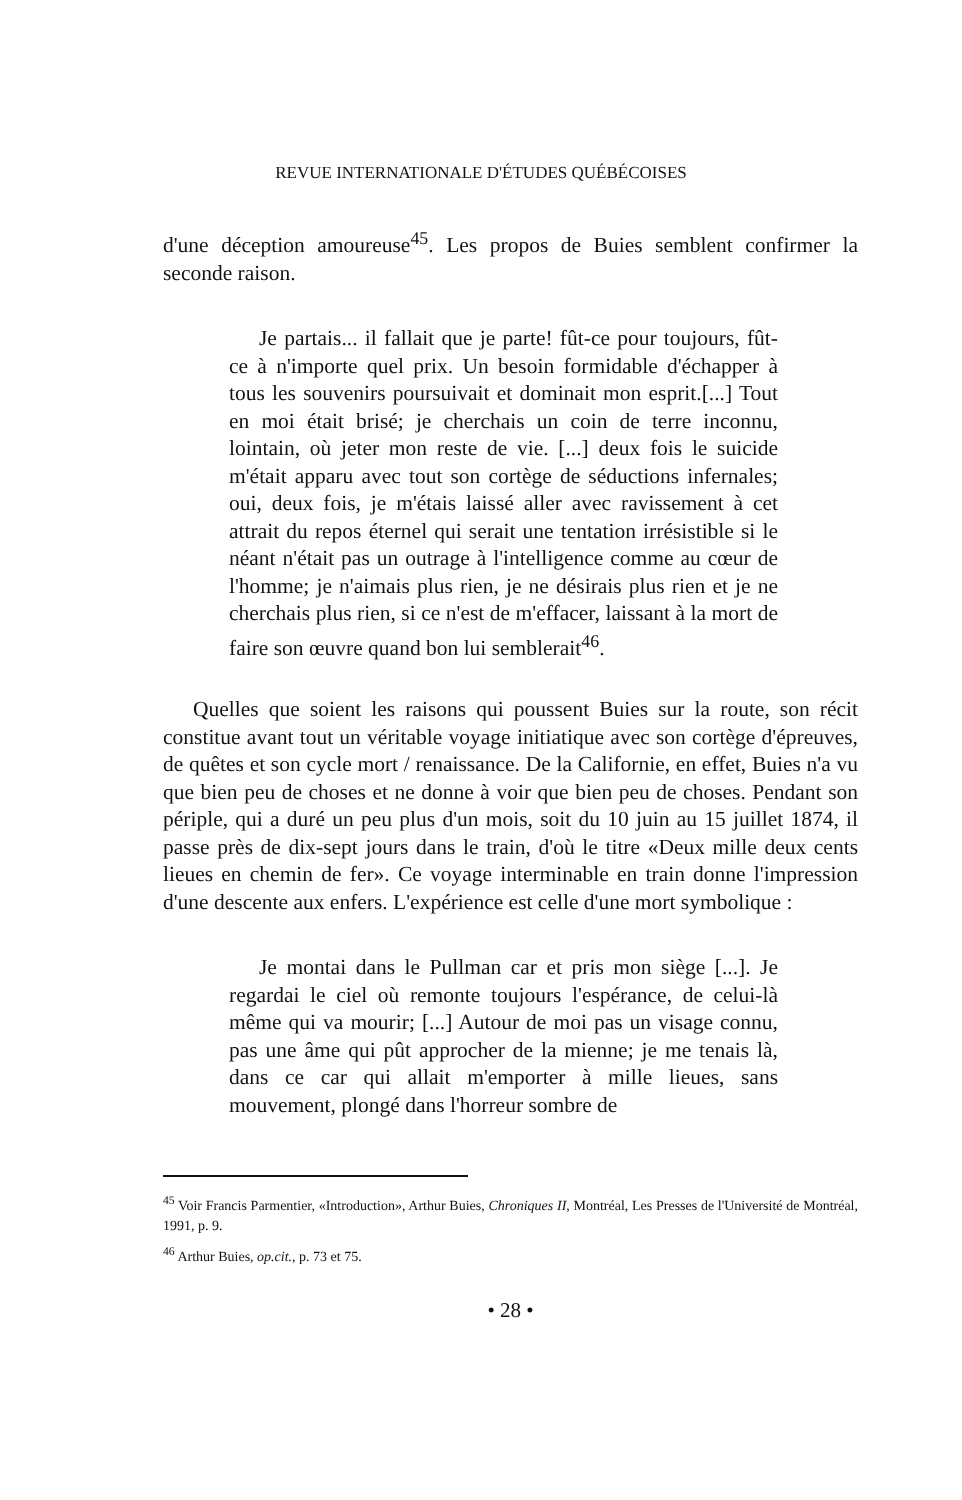REVUE INTERNATIONALE D'ÉTUDES QUÉBÉCOISES
d'une déception amoureuse<sup>45</sup>. Les propos de Buies semblent confirmer la seconde raison.
Je partais... il fallait que je parte! fût-ce pour toujours, fût-ce à n'importe quel prix. Un besoin formidable d'échapper à tous les souvenirs poursuivait et dominait mon esprit.[...] Tout en moi était brisé; je cherchais un coin de terre inconnu, lointain, où jeter mon reste de vie. [...] deux fois le suicide m'était apparu avec tout son cortège de séductions infernales; oui, deux fois, je m'étais laissé aller avec ravissement à cet attrait du repos éternel qui serait une tentation irrésistible si le néant n'était pas un outrage à l'intelligence comme au cœur de l'homme; je n'aimais plus rien, je ne désirais plus rien et je ne cherchais plus rien, si ce n'est de m'effacer, laissant à la mort de faire son œuvre quand bon lui semblerait<sup>46</sup>.
Quelles que soient les raisons qui poussent Buies sur la route, son récit constitue avant tout un véritable voyage initiatique avec son cortège d'épreuves, de quêtes et son cycle mort / renaissance. De la Californie, en effet, Buies n'a vu que bien peu de choses et ne donne à voir que bien peu de choses. Pendant son périple, qui a duré un peu plus d'un mois, soit du 10 juin au 15 juillet 1874, il passe près de dix-sept jours dans le train, d'où le titre «Deux mille deux cents lieues en chemin de fer». Ce voyage interminable en train donne l'impression d'une descente aux enfers. L'expérience est celle d'une mort symbolique :
Je montai dans le Pullman car et pris mon siège [...]. Je regardai le ciel où remonte toujours l'espérance, de celui-là même qui va mourir; [...] Autour de moi pas un visage connu, pas une âme qui pût approcher de la mienne; je me tenais là, dans ce car qui allait m'emporter à mille lieues, sans mouvement, plongé dans l'horreur sombre de
<sup>45</sup> Voir Francis Parmentier, «Introduction», Arthur Buies, Chroniques II, Montréal, Les Presses de l'Université de Montréal, 1991, p. 9.
<sup>46</sup> Arthur Buies, op.cit., p. 73 et 75.
• 28 •